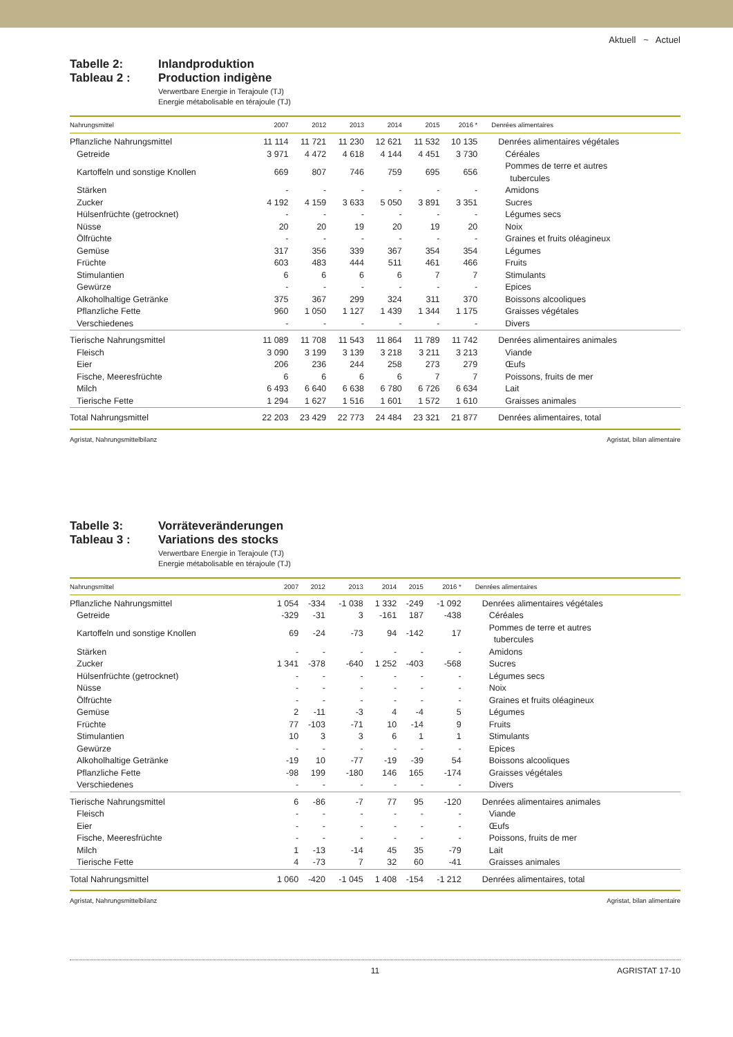Aktuell ~ Actuel
Tabelle 2:
Tableau 2 :
Inlandproduktion
Production indigène
Verwertbare Energie in Terajoule (TJ)
Energie métabolisable en térajoule (TJ)
| Nahrungsmittel | 2007 | 2012 | 2013 | 2014 | 2015 | 2016 * | Denrées alimentaires |
| --- | --- | --- | --- | --- | --- | --- | --- |
| Pflanzliche Nahrungsmittel | 11 114 | 11 721 | 11 230 | 12 621 | 11 532 | 10 135 | Denrées alimentaires végétales |
| Getreide | 3 971 | 4 472 | 4 618 | 4 144 | 4 451 | 3 730 | Céréales |
| Kartoffeln und sonstige Knollen | 669 | 807 | 746 | 759 | 695 | 656 | Pommes de terre et autres tubercules |
| Stärken | - | - | - | - | - | - | Amidons |
| Zucker | 4 192 | 4 159 | 3 633 | 5 050 | 3 891 | 3 351 | Sucres |
| Hülsenfrüchte (getrocknet) | - | - | - | - | - | - | Légumes secs |
| Nüsse | 20 | 20 | 19 | 20 | 19 | 20 | Noix |
| Ölfrüchte | - | - | - | - | - | - | Graines et fruits oléagineux |
| Gemüse | 317 | 356 | 339 | 367 | 354 | 354 | Légumes |
| Früchte | 603 | 483 | 444 | 511 | 461 | 466 | Fruits |
| Stimulantien | 6 | 6 | 6 | 6 | 7 | 7 | Stimulants |
| Gewürze | - | - | - | - | - | - | Epices |
| Alkoholhaltige Getränke | 375 | 367 | 299 | 324 | 311 | 370 | Boissons alcooliques |
| Pflanzliche Fette | 960 | 1 050 | 1 127 | 1 439 | 1 344 | 1 175 | Graisses végétales |
| Verschiedenes | - | - | - | - | - | - | Divers |
| Tierische Nahrungsmittel | 11 089 | 11 708 | 11 543 | 11 864 | 11 789 | 11 742 | Denrées alimentaires animales |
| Fleisch | 3 090 | 3 199 | 3 139 | 3 218 | 3 211 | 3 213 | Viande |
| Eier | 206 | 236 | 244 | 258 | 273 | 279 | Œufs |
| Fische, Meeresfrüchte | 6 | 6 | 6 | 6 | 7 | 7 | Poissons, fruits de mer |
| Milch | 6 493 | 6 640 | 6 638 | 6 780 | 6 726 | 6 634 | Lait |
| Tierische Fette | 1 294 | 1 627 | 1 516 | 1 601 | 1 572 | 1 610 | Graisses animales |
| Total Nahrungsmittel | 22 203 | 23 429 | 22 773 | 24 484 | 23 321 | 21 877 | Denrées alimentaires, total |
Agristat, Nahrungsmittelbilanz Agristat, bilan alimentaire
Tabelle 3:
Tableau 3 :
Vorräteveränderungen
Variations des stocks
Verwertbare Energie in Terajoule (TJ)
Energie métabolisable en térajoule (TJ)
| Nahrungsmittel | 2007 | 2012 | 2013 | 2014 | 2015 | 2016 * | Denrées alimentaires |
| --- | --- | --- | --- | --- | --- | --- | --- |
| Pflanzliche Nahrungsmittel | 1 054 | -334 | -1 038 | 1 332 | -249 | -1 092 | Denrées alimentaires végétales |
| Getreide | -329 | -31 | 3 | -161 | 187 | -438 | Céréales |
| Kartoffeln und sonstige Knollen | 69 | -24 | -73 | 94 | -142 | 17 | Pommes de terre et autres tubercules |
| Stärken | - | - | - | - | - | - | Amidons |
| Zucker | 1 341 | -378 | -640 | 1 252 | -403 | -568 | Sucres |
| Hülsenfrüchte (getrocknet) | - | - | - | - | - | - | Légumes secs |
| Nüsse | - | - | - | - | - | - | Noix |
| Ölfrüchte | - | - | - | - | - | - | Graines et fruits oléagineux |
| Gemüse | 2 | -11 | -3 | 4 | -4 | 5 | Légumes |
| Früchte | 77 | -103 | -71 | 10 | -14 | 9 | Fruits |
| Stimulantien | 10 | 3 | 3 | 6 | 1 | 1 | Stimulants |
| Gewürze | - | - | - | - | - | - | Epices |
| Alkoholhaltige Getränke | -19 | 10 | -77 | -19 | -39 | 54 | Boissons alcooliques |
| Pflanzliche Fette | -98 | 199 | -180 | 146 | 165 | -174 | Graisses végétales |
| Verschiedenes | - | - | - | - | - | - | Divers |
| Tierische Nahrungsmittel | 6 | -86 | -7 | 77 | 95 | -120 | Denrées alimentaires animales |
| Fleisch | - | - | - | - | - | - | Viande |
| Eier | - | - | - | - | - | - | Œufs |
| Fische, Meeresfrüchte | - | - | - | - | - | - | Poissons, fruits de mer |
| Milch | 1 | -13 | -14 | 45 | 35 | -79 | Lait |
| Tierische Fette | 4 | -73 | 7 | 32 | 60 | -41 | Graisses animales |
| Total Nahrungsmittel | 1 060 | -420 | -1 045 | 1 408 | -154 | -1 212 | Denrées alimentaires, total |
Agristat, Nahrungsmittelbilanz Agristat, bilan alimentaire
11 AGRISTAT 17-10